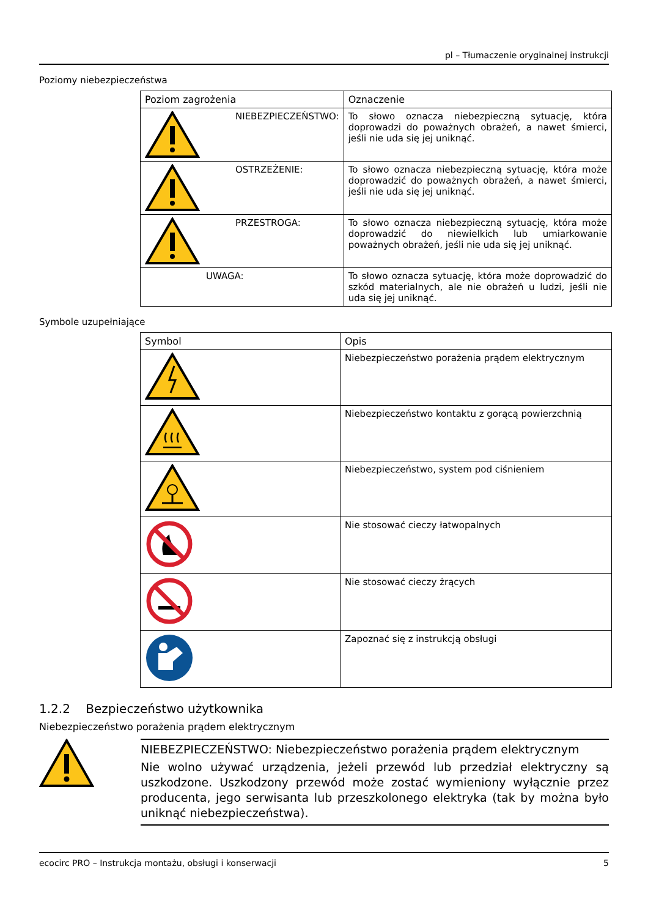pl – Tłumaczenie oryginalnej instrukcji
Poziomy niebezpieczeństwa
| Poziom zagrożenia | Oznaczenie |
| --- | --- |
| NIEBEZPIECZEŃSTWO: | To słowo oznacza niebezpieczną sytuację, która doprowadzi do poważnych obrażeń, a nawet śmierci, jeśli nie uda się jej uniknąć. |
| OSTRZEŻENIE: | To słowo oznacza niebezpieczną sytuację, która może doprowadzić do poważnych obrażeń, a nawet śmierci, jeśli nie uda się jej uniknąć. |
| PRZESTROGA: | To słowo oznacza niebezpieczną sytuację, która może doprowadzić do niewielkich lub umiarkowanie poważnych obrażeń, jeśli nie uda się jej uniknąć. |
| UWAGA: | To słowo oznacza sytuację, która może doprowadzić do szkód materialnych, ale nie obrażeń u ludzi, jeśli nie uda się jej uniknąć. |
Symbole uzupełniające
| Symbol | Opis |
| --- | --- |
| | Niebezpieczeństwo porażenia prądem elektrycznym |
| | Niebezpieczeństwo kontaktu z gorącą powierzchnią |
| | Niebezpieczeństwo, system pod ciśnieniem |
| | Nie stosować cieczy łatwopalnych |
| | Nie stosować cieczy żrących |
| | Zapoznać się z instrukcją obsługi |
1.2.2 Bezpieczeństwo użytkownika
Niebezpieczeństwo porażenia prądem elektrycznym
NIEBEZPIECZEŃSTWO: Niebezpieczeństwo porażenia prądem elektrycznym
Nie wolno używać urządzenia, jeżeli przewód lub przedział elektryczny są uszkodzone. Uszkodzony przewód może zostać wymieniony wyłącznie przez producenta, jego serwisanta lub przeszkolonego elektryka (tak by można było uniknąć niebezpieczeństwa).
ecocirc PRO – Instrukcja montażu, obsługi i konserwacji 5